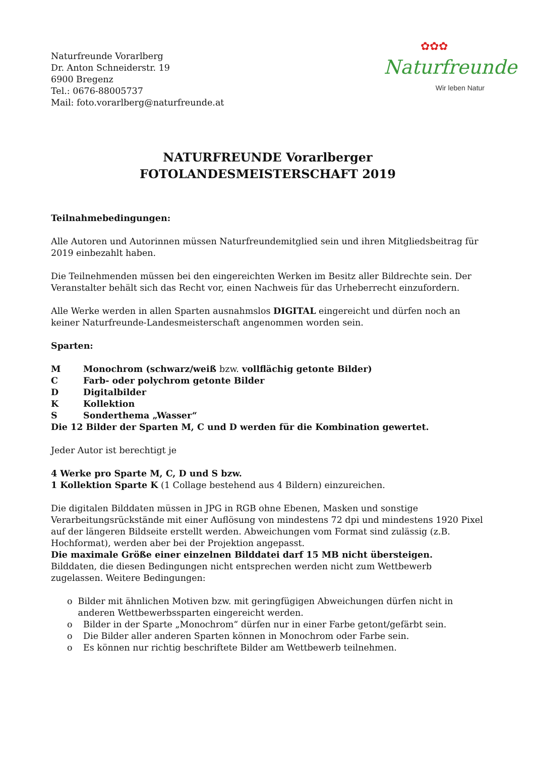Naturfreunde Vorarlberg
Dr. Anton Schneiderstr. 19
6900 Bregenz
Tel.: 0676-88005737
Mail: foto.vorarlberg@naturfreunde.at
✿✿✿
Naturfreunde
Wir leben Natur
NATURFREUNDE Vorarlberger
FOTOLANDESMEISTERSCHAFT 2019
Teilnahmebedingungen:
Alle Autoren und Autorinnen müssen Naturfreundemitglied sein und ihren Mitgliedsbeitrag für 2019 einbezahlt haben.
Die Teilnehmenden müssen bei den eingereichten Werken im Besitz aller Bildrechte sein. Der Veranstalter behält sich das Recht vor, einen Nachweis für das Urheberrecht einzufordern.
Alle Werke werden in allen Sparten ausnahmslos DIGITAL eingereicht und dürfen noch an keiner Naturfreunde-Landesmeisterschaft angenommen worden sein.
Sparten:
M Monochrom (schwarz/weiß bzw. vollflächig getonte Bilder)
C Farb- oder polychrom getonte Bilder
D Digitalbilder
K Kollektion
S Sonderthema „Wasser“
Die 12 Bilder der Sparten M, C und D werden für die Kombination gewertet.
Jeder Autor ist berechtigt je
4 Werke pro Sparte M, C, D und S bzw.
1 Kollektion Sparte K (1 Collage bestehend aus 4 Bildern) einzureichen.
Die digitalen Bilddaten müssen in JPG in RGB ohne Ebenen, Masken und sonstige Verarbeitungsrückstände mit einer Auflösung von mindestens 72 dpi und mindestens 1920 Pixel auf der längeren Bildseite erstellt werden. Abweichungen vom Format sind zulässig (z.B. Hochformat), werden aber bei der Projektion angepasst.
Die maximale Größe einer einzelnen Bilddatei darf 15 MB nicht übersteigen.
Bilddaten, die diesen Bedingungen nicht entsprechen werden nicht zum Wettbewerb zugelassen. Weitere Bedingungen:
o Bilder mit ähnlichen Motiven bzw. mit geringfügigen Abweichungen dürfen nicht in anderen Wettbewerbssparten eingereicht werden.
o Bilder in der Sparte „Monochrom“ dürfen nur in einer Farbe getont/gefärbt sein.
o Die Bilder aller anderen Sparten können in Monochrom oder Farbe sein.
o Es können nur richtig beschriftete Bilder am Wettbewerb teilnehmen.